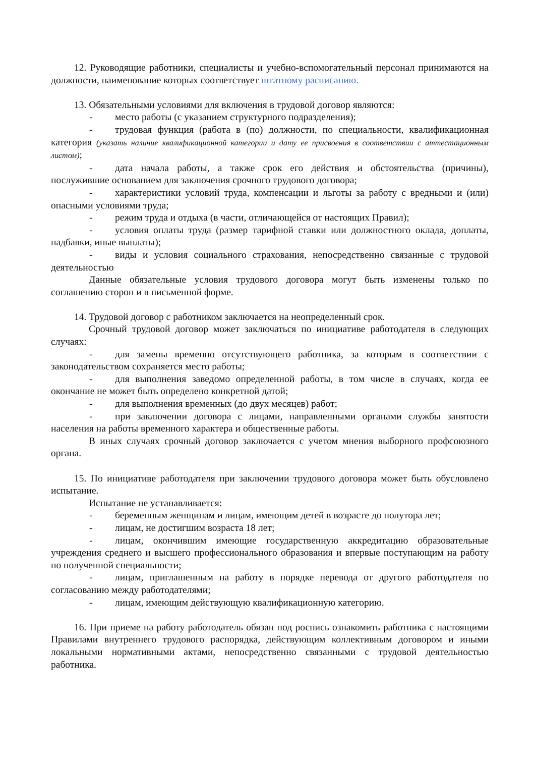12. Руководящие работники, специалисты и учебно-вспомогательный персонал принимаются на должности, наименование которых соответствует штатному расписанию.
13. Обязательными условиями для включения в трудовой договор являются:
- место работы (с указанием структурного подразделения);
- трудовая функция (работа в (по) должности, по специальности, квалификационная категория (указать наличие квалификационной категории и дату ее присвоения в соответствии с аттестационным листом);
- дата начала работы, а также срок его действия и обстоятельства (причины), послужившие основанием для заключения срочного трудового договора;
- характеристики условий труда, компенсации и льготы за работу с вредными и (или) опасными условиями труда;
- режим труда и отдыха (в части, отличающейся от настоящих Правил);
- условия оплаты труда (размер тарифной ставки или должностного оклада, доплаты, надбавки, иные выплаты);
- виды и условия социального страхования, непосредственно связанные с трудовой деятельностью
Данные обязательные условия трудового договора могут быть изменены только по соглашению сторон и в письменной форме.
14. Трудовой договор с работником заключается на неопределенный срок.
Срочный трудовой договор может заключаться по инициативе работодателя в следующих случаях:
- для замены временно отсутствующего работника, за которым в соответствии с законодательством сохраняется место работы;
- для выполнения заведомо определенной работы, в том числе в случаях, когда ее окончание не может быть определено конкретной датой;
- для выполнения временных (до двух месяцев) работ;
- при заключении договора с лицами, направленными органами службы занятости населения на работы временного характера и общественные работы.
В иных случаях срочный договор заключается с учетом мнения выборного профсоюзного органа.
15. По инициативе работодателя при заключении трудового договора может быть обусловлено испытание.
Испытание не устанавливается:
- беременным женщинам и лицам, имеющим детей в возрасте до полутора лет;
- лицам, не достигшим возраста 18 лет;
- лицам, окончившим имеющие государственную аккредитацию образовательные учреждения среднего и высшего профессионального образования и впервые поступающим на работу по полученной специальности;
- лицам, приглашенным на работу в порядке перевода от другого работодателя по согласованию между работодателями;
- лицам, имеющим действующую квалификационную категорию.
16. При приеме на работу работодатель обязан под роспись ознакомить работника с настоящими Правилами внутреннего трудового распорядка, действующим коллективным договором и иными локальными нормативными актами, непосредственно связанными с трудовой деятельностью работника.